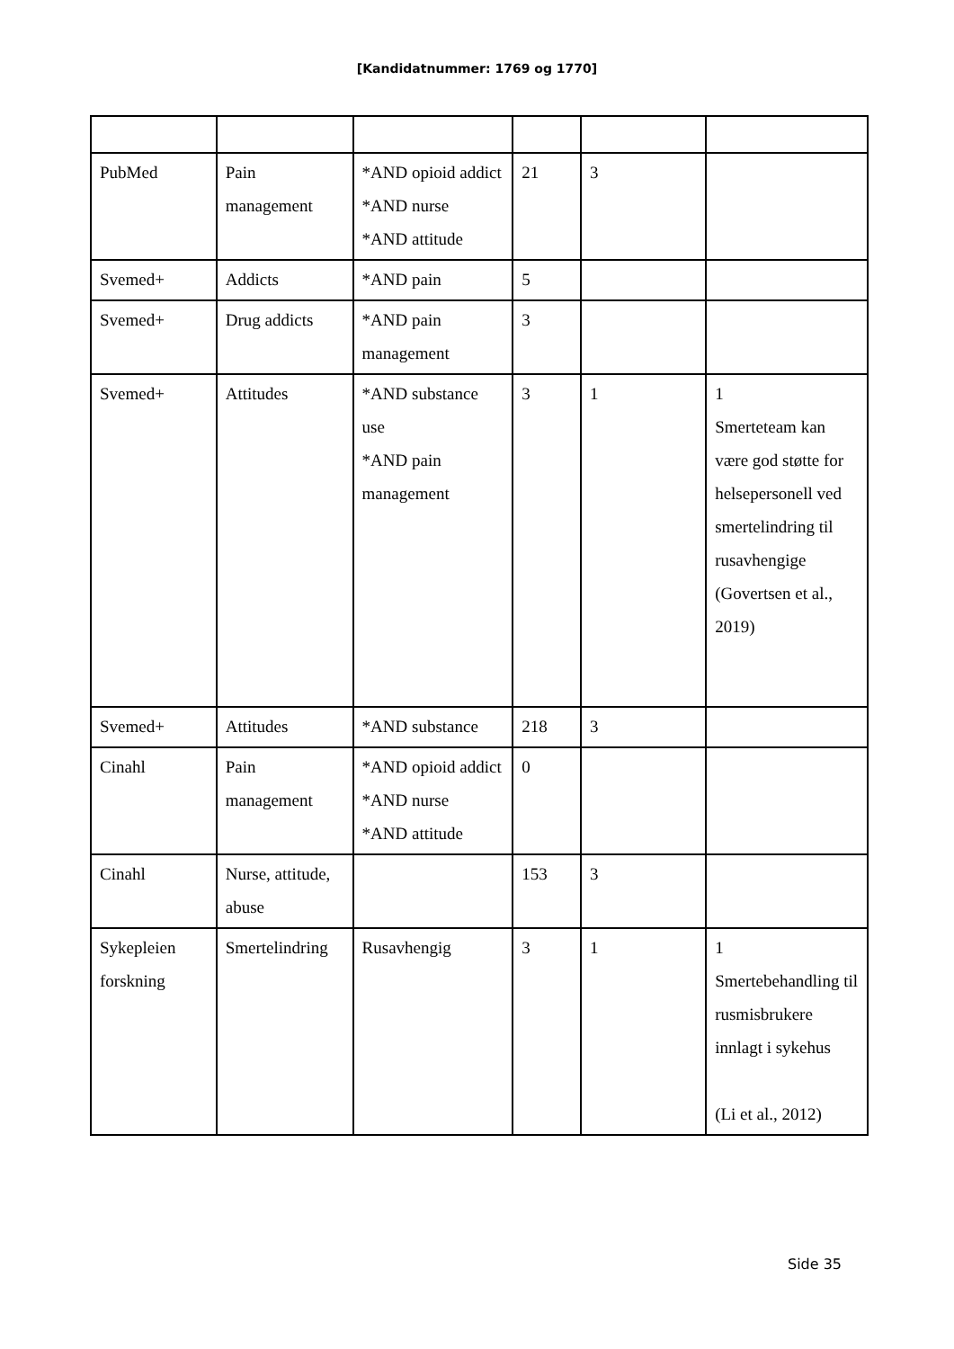[Kandidatnummer: 1769 og 1770]
| PubMed | Pain management | *AND opioid addict *AND nurse *AND attitude | 21 | 3 | |
| Svemed+ | Addicts | *AND pain | 5 | | |
| Svemed+ | Drug addicts | *AND pain management | 3 | | |
| Svemed+ | Attitudes | *AND substance use *AND pain management | 3 | 1 | 1 Smerteteam kan være god støtte for helsepersonell ved smertelindring til rusavhengige (Govertsen et al., 2019) |
| Svemed+ | Attitudes | *AND substance | 218 | 3 | |
| Cinahl | Pain management | *AND opioid addict *AND nurse *AND attitude | 0 | | |
| Cinahl | Nurse, attitude, abuse | | 153 | 3 | |
| Sykepleien forskning | Smertelindring | Rusavhengig | 3 | 1 | 1 Smertebehandling til rusmisbrukere innlagt i sykehus (Li et al., 2012) |
Side 35